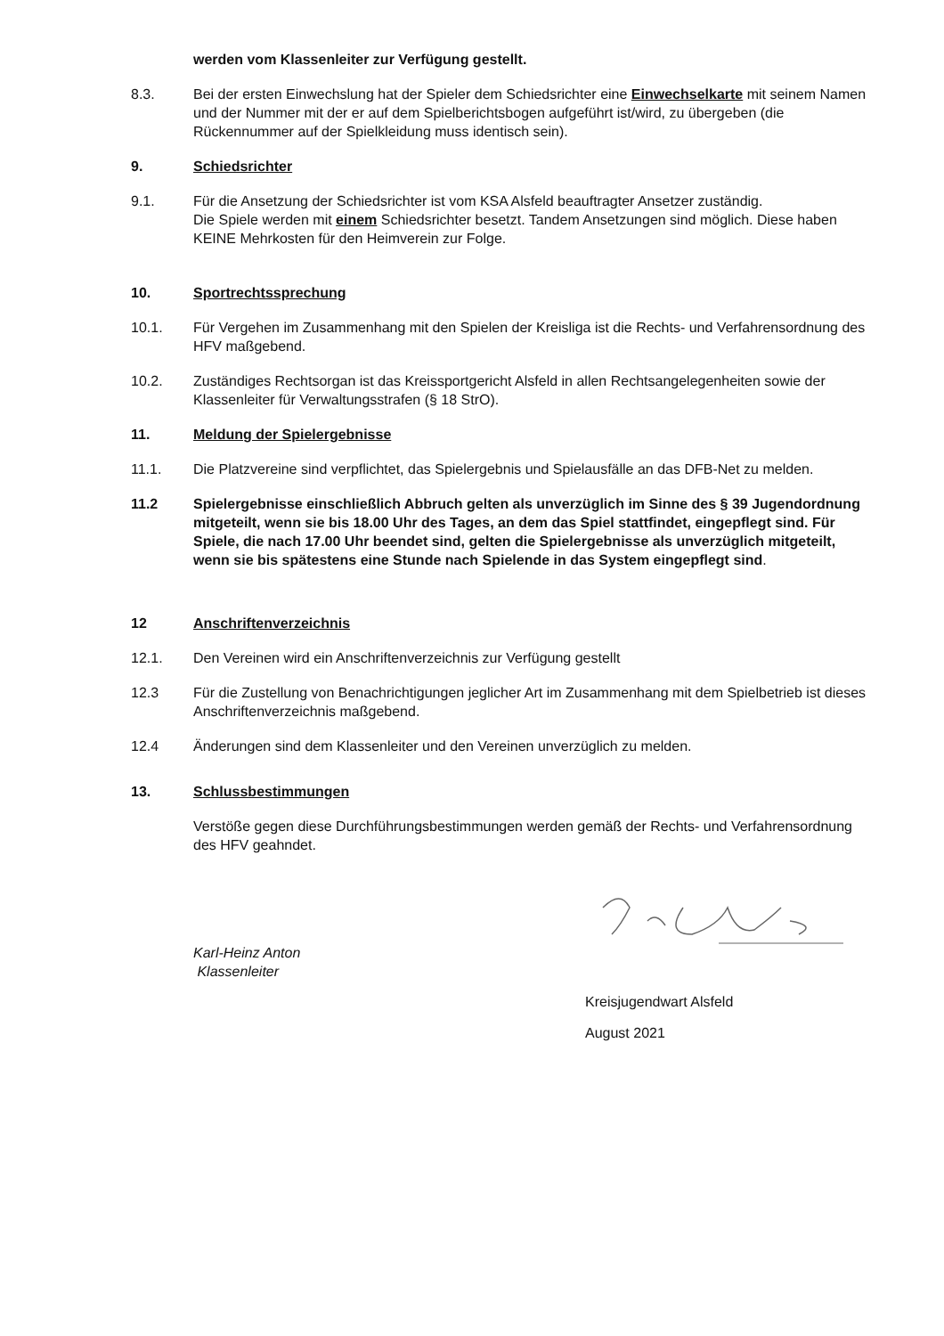werden vom Klassenleiter zur Verfügung gestellt.
8.3. Bei der ersten Einwechslung hat der Spieler dem Schiedsrichter eine Einwechselkarte mit seinem Namen und der Nummer mit der er auf dem Spielberichtsbogen aufgeführt ist/wird, zu übergeben (die Rückennummer auf der Spielkleidung muss identisch sein).
9. Schiedsrichter
9.1. Für die Ansetzung der Schiedsrichter ist vom KSA Alsfeld beauftragter Ansetzer zuständig.
Die Spiele werden mit einem Schiedsrichter besetzt. Tandem Ansetzungen sind möglich. Diese haben KEINE Mehrkosten für den Heimverein zur Folge.
10. Sportrechtssprechung
10.1. Für Vergehen im Zusammenhang mit den Spielen der Kreisliga ist die Rechts- und Verfahrensordnung des HFV maßgebend.
10.2. Zuständiges Rechtsorgan ist das Kreissportgericht Alsfeld in allen Rechtsangelegenheiten sowie der Klassenleiter für Verwaltungsstrafen (§ 18 StrO).
11. Meldung der Spielergebnisse
11.1. Die Platzvereine sind verpflichtet, das Spielergebnis und Spielausfälle an das DFB-Net zu melden.
11.2 Spielergebnisse einschließlich Abbruch gelten als unverzüglich im Sinne des § 39 Jugendordnung mitgeteilt, wenn sie bis 18.00 Uhr des Tages, an dem das Spiel stattfindet, eingepflegt sind. Für Spiele, die nach 17.00 Uhr beendet sind, gelten die Spielergebnisse als unverzüglich mitgeteilt, wenn sie bis spätestens eine Stunde nach Spielende in das System eingepflegt sind.
12 Anschriftenverzeichnis
12.1. Den Vereinen wird ein Anschriftenverzeichnis zur Verfügung gestellt
12.3 Für die Zustellung von Benachrichtigungen jeglicher Art im Zusammenhang mit dem Spielbetrieb ist dieses Anschriftenverzeichnis maßgebend.
12.4 Änderungen sind dem Klassenleiter und den Vereinen unverzüglich zu melden.
13. Schlussbestimmungen
Verstöße gegen diese Durchführungsbestimmungen werden gemäß der Rechts- und Verfahrensordnung des HFV geahndet.
Karl-Heinz Anton
Klassenleiter
Kreisjugendwart Alsfeld
August 2021